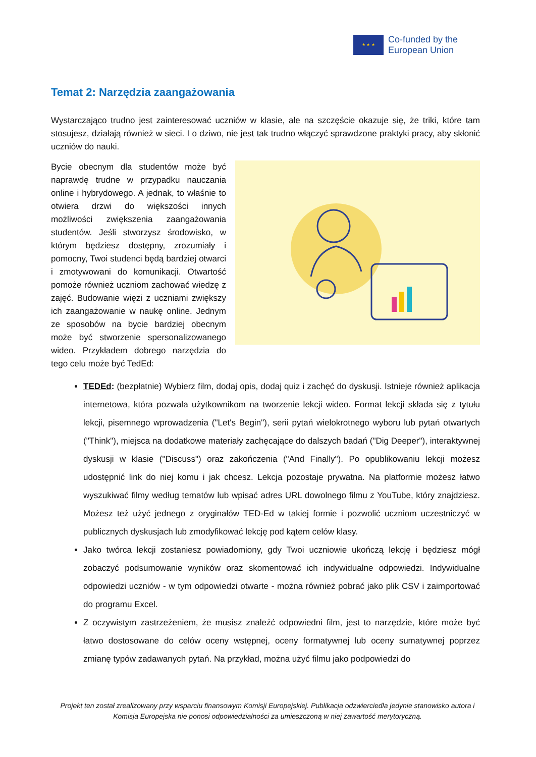★ ★ ★
Co-funded by the
European Union
Temat 2: Narzędzia zaangażowania
Wystarczająco trudno jest zainteresować uczniów w klasie, ale na szczęście okazuje się, że triki, które tam stosujesz, działają również w sieci. I o dziwo, nie jest tak trudno włączyć sprawdzone praktyki pracy, aby skłonić uczniów do nauki.
Bycie obecnym dla studentów może być naprawdę trudne w przypadku nauczania online i hybrydowego. A jednak, to właśnie to otwiera drzwi do większości innych możliwości zwiększenia zaangażowania studentów. Jeśli stworzysz środowisko, w którym będziesz dostępny, zrozumiały i pomocny, Twoi studenci będą bardziej otwarci i zmotywowani do komunikacji. Otwartość pomoże również uczniom zachować wiedzę z zajęć. Budowanie więzi z uczniami zwiększy ich zaangażowanie w naukę online. Jednym ze sposobów na bycie bardziej obecnym może być stworzenie spersonalizowanego wideo. Przykładem dobrego narzędzia do tego celu może być TedEd:
TEDEd: (bezpłatnie) Wybierz film, dodaj opis, dodaj quiz i zachęć do dyskusji. Istnieje również aplikacja internetowa, która pozwala użytkownikom na tworzenie lekcji wideo. Format lekcji składa się z tytułu lekcji, pisemnego wprowadzenia ("Let's Begin"), serii pytań wielokrotnego wyboru lub pytań otwartych ("Think"), miejsca na dodatkowe materiały zachęcające do dalszych badań ("Dig Deeper"), interaktywnej dyskusji w klasie ("Discuss") oraz zakończenia ("And Finally"). Po opublikowaniu lekcji możesz udostępnić link do niej komu i jak chcesz. Lekcja pozostaje prywatna. Na platformie możesz łatwo wyszukiwać filmy według tematów lub wpisać adres URL dowolnego filmu z YouTube, który znajdziesz. Możesz też użyć jednego z oryginałów TED-Ed w takiej formie i pozwolić uczniom uczestniczyć w publicznych dyskusjach lub zmodyfikować lekcję pod kątem celów klasy.
Jako twórca lekcji zostaniesz powiadomiony, gdy Twoi uczniowie ukończą lekcję i będziesz mógł zobaczyć podsumowanie wyników oraz skomentować ich indywidualne odpowiedzi. Indywidualne odpowiedzi uczniów - w tym odpowiedzi otwarte - można również pobrać jako plik CSV i zaimportować do programu Excel.
Z oczywistym zastrzeżeniem, że musisz znaleźć odpowiedni film, jest to narzędzie, które może być łatwo dostosowane do celów oceny wstępnej, oceny formatywnej lub oceny sumatywnej poprzez zmianę typów zadawanych pytań. Na przykład, można użyć filmu jako podpowiedzi do
Projekt ten został zrealizowany przy wsparciu finansowym Komisji Europejskiej. Publikacja odzwierciedla jedynie stanowisko autora i Komisja Europejska nie ponosi odpowiedzialności za umieszczoną w niej zawartość merytoryczną.